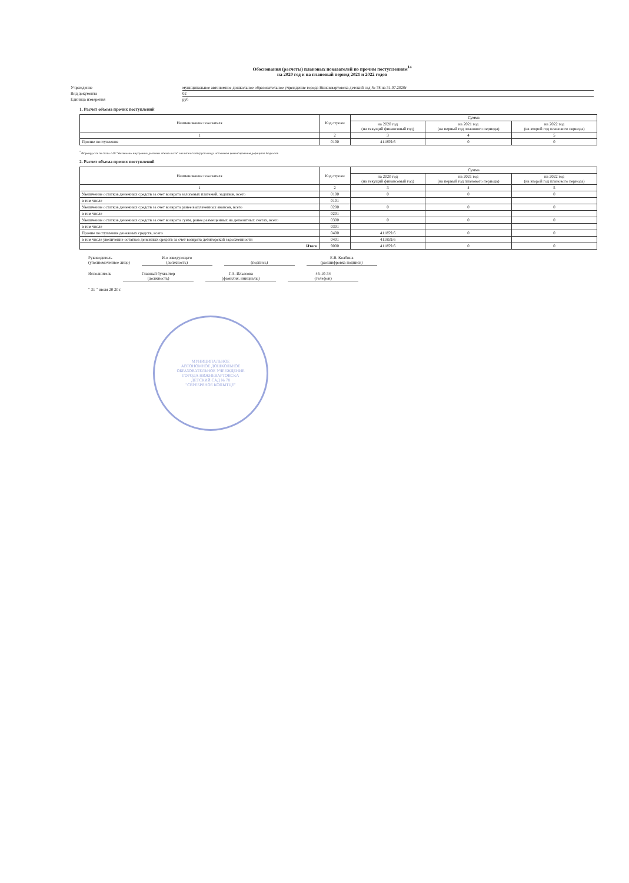Обоснования (расчеты) плановых показателей по прочим поступлениям<sup>14</sup>
на 2020 год и на плановый период 2021 и 2022 годов
Учреждение муниципальное автономное дошкольное образовательное учреждение города Нижневартовска детский сад № 78 на 31.07.2020г
Вид документа 02
Единица измерения руб
1. Расчет объема прочих поступлений
| Наименование показателя | Код строки | Сумма | | |
| --- | --- | --- | --- | --- |
| | | на 2020 год (на текущий финансовый год) | на 2021 год (на первый год планового периода) | на 2022 год (на второй год планового периода) |
| 1 | 2 | 3 | 4 | 5 |
| Прочие поступления | 0100 | 411859.6 | 0 | 0 |
<sup>*</sup> Формируется по статье 510 "Увеличение внутренних долговых обязательств" аналитической группы вида источников финансирования дефицитов бюджетов
2. Расчет объема прочих поступлений
| Наименование показателя | Код строки | Сумма | | |
| --- | --- | --- | --- | --- |
| | | на 2020 год (на текущий финансовый год) | на 2021 год (на первый год планового периода) | на 2022 год (на второй год планового периода) |
| 1 | 2 | 3 | 4 | 5 |
| Увеличение остатков денежных средств за счет возврата залоговых платежей, задатков, всего | 0100 | 0 | 0 | 0 |
| в том числе | 0101 | | | |
| Увеличение остатков денежных средств за счет возврата ранее выплаченных авансов, всего | 0200 | 0 | 0 | 0 |
| в том числе | 0201 | | | |
| Увеличение остатков денежных средств за счет возврата сумм, ранее размещенных на депозитных счетах, всего | 0300 | 0 | 0 | 0 |
| в том числе | 0301 | | | |
| Прочие поступления денежных средств, всего | 0400 | 411859.6 | 0 | 0 |
| в том числе увеличение остатков денежных средств за счет возврата дебиторской задолженности | 0401 | 411859.6 | | |
| Итого | 9000 | 411859.6 | 0 | 0 |
Руководитель
(уполномоченное лицо)
И.о заведующего
(должность)
(подпись) Е.В. Колбина
(расшифровка подписи)
Исполнитель Главный бухгалтер
(должность)
Г.А. Ильясова
(фамилия, инициалы)
46-10-34
(телефон)
" 31 " июля 20 20 г.
МУНИЦИПАЛЬНОЕ
АВТОНОМНОЕ ДОШКОЛЬНОЕ
ОБРАЗОВАТЕЛЬНОЕ УЧРЕЖДЕНИЕ
ГОРОДА НИЖНЕВАРТОВСКА
ДЕТСКИЙ САД № 78
"СЕРЕБРЯНОЕ КОПЫТЦЕ"